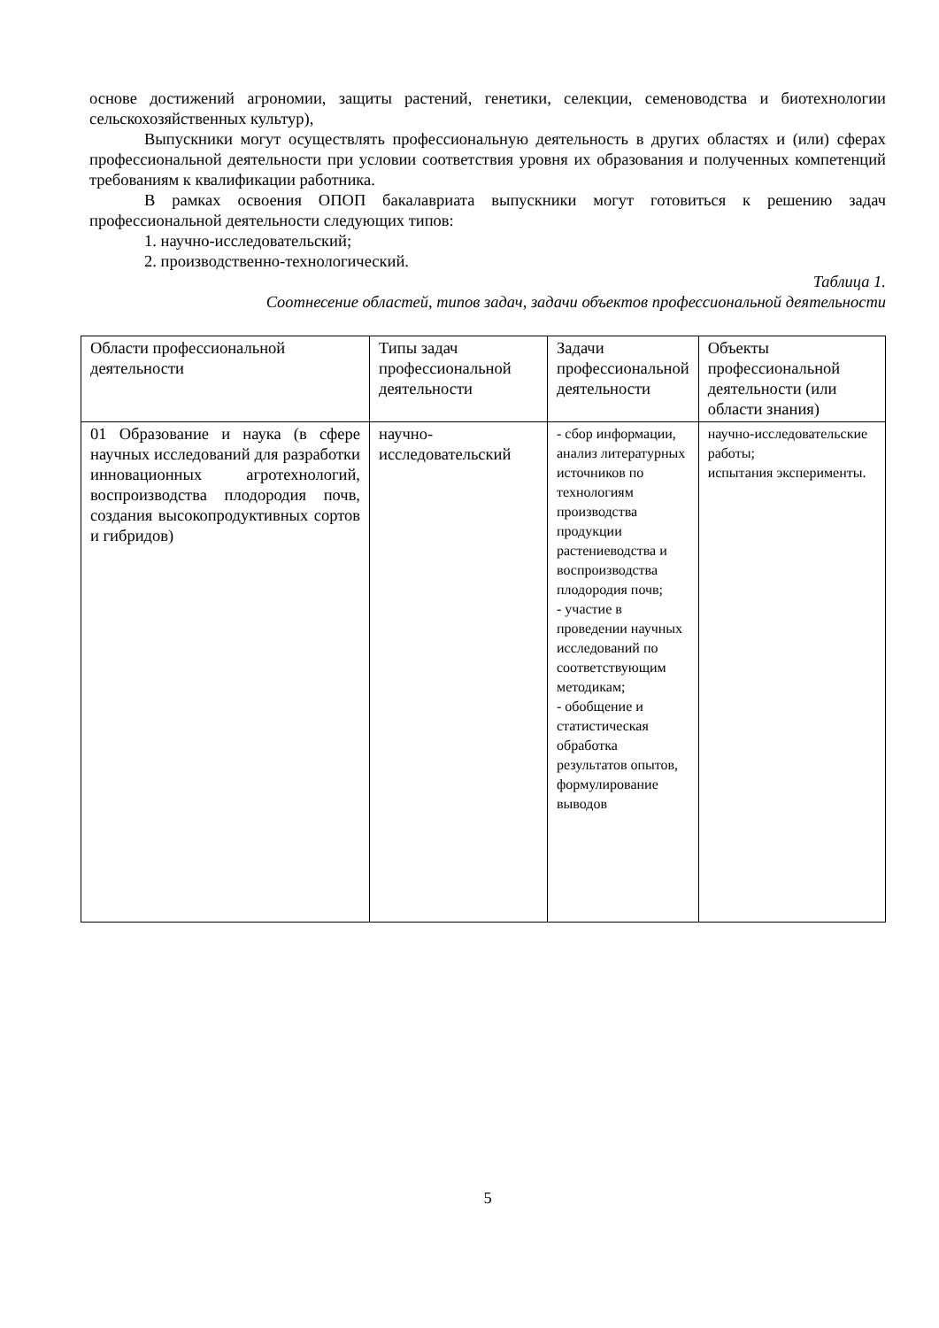основе достижений агрономии, защиты растений, генетики, селекции, семеноводства и биотехнологии сельскохозяйственных культур),
Выпускники могут осуществлять профессиональную деятельность в других областях и (или) сферах профессиональной деятельности при условии соответствия уровня их образования и полученных компетенций требованиям к квалификации работника.
В рамках освоения ОПОП бакалавриата выпускники могут готовиться к решению задач профессиональной деятельности следующих типов:
1. научно-исследовательский;
2. производственно-технологический.
Таблица 1.
Соотнесение областей, типов задач, задачи объектов профессиональной деятельности
| Области профессиональной деятельности | Типы задач профессиональной деятельности | Задачи профессиональной деятельности | Объекты профессиональной деятельности (или области знания) |
| 01 Образование и наука (в сфере научных исследований для разработки инновационных агротехнологий, воспроизводства плодородия почв, создания высокопродуктивных сортов и гибридов) | научно-исследовательский | - сбор информации, анализ литературных источников по технологиям производства продукции растениеводства и воспроизводства плодородия почв; - участие в проведении научных исследований по соответствующим методикам; - обобщение и статистическая обработка результатов опытов, формулирование выводов | научно-исследовательские работы; испытания эксперименты. |
5